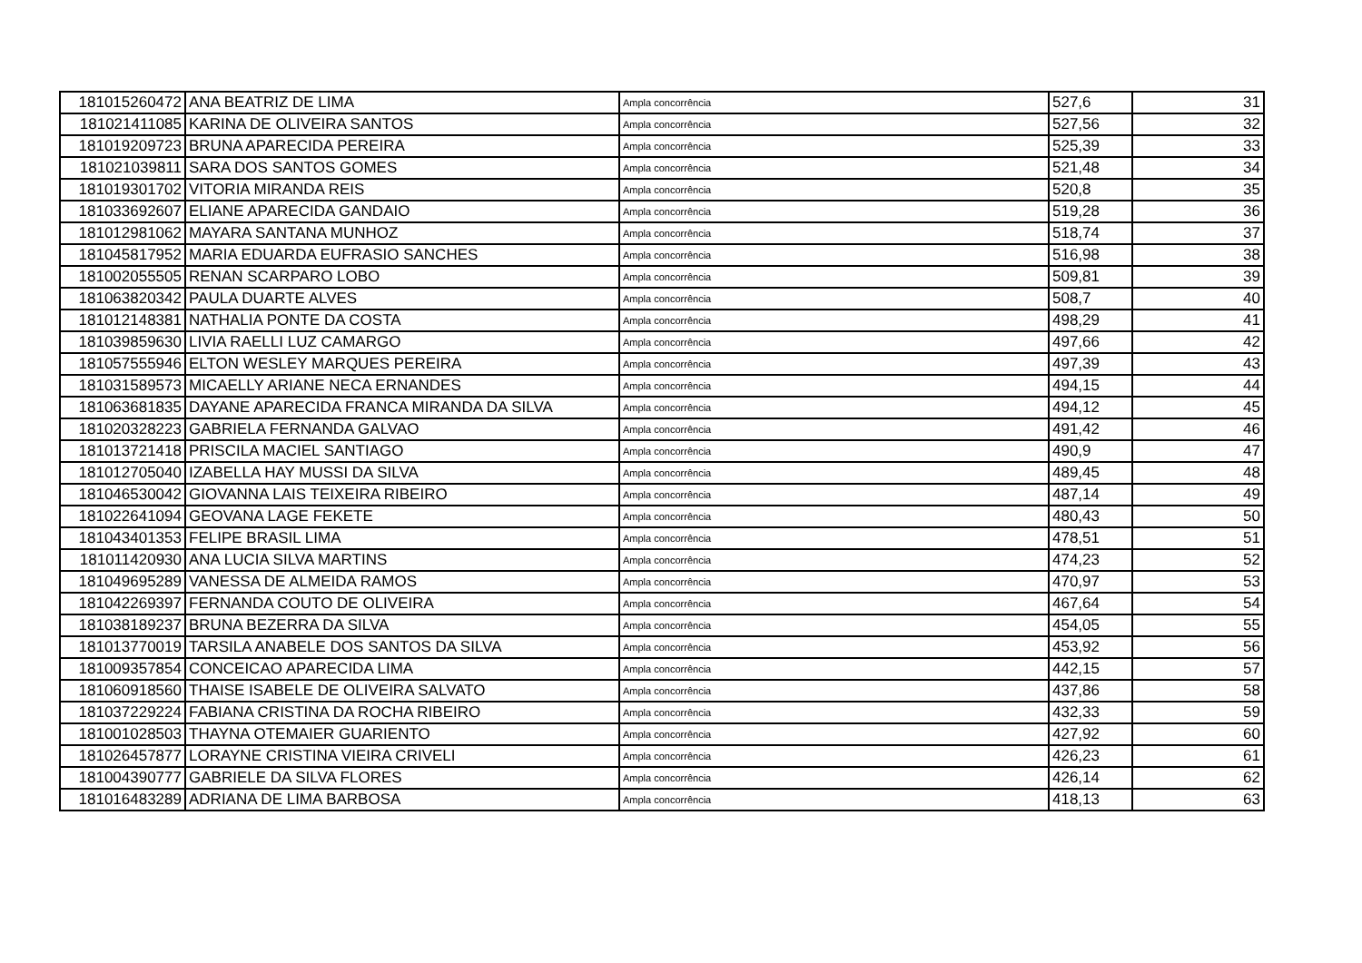| 181015260472 | ANA BEATRIZ DE LIMA | Ampla concorrência | 527,6 | 31 |
| 181021411085 | KARINA DE OLIVEIRA SANTOS | Ampla concorrência | 527,56 | 32 |
| 181019209723 | BRUNA APARECIDA PEREIRA | Ampla concorrência | 525,39 | 33 |
| 181021039811 | SARA DOS SANTOS GOMES | Ampla concorrência | 521,48 | 34 |
| 181019301702 | VITORIA MIRANDA REIS | Ampla concorrência | 520,8 | 35 |
| 181033692607 | ELIANE APARECIDA GANDAIO | Ampla concorrência | 519,28 | 36 |
| 181012981062 | MAYARA SANTANA MUNHOZ | Ampla concorrência | 518,74 | 37 |
| 181045817952 | MARIA EDUARDA EUFRASIO SANCHES | Ampla concorrência | 516,98 | 38 |
| 181002055505 | RENAN SCARPARO LOBO | Ampla concorrência | 509,81 | 39 |
| 181063820342 | PAULA DUARTE ALVES | Ampla concorrência | 508,7 | 40 |
| 181012148381 | NATHALIA PONTE DA COSTA | Ampla concorrência | 498,29 | 41 |
| 181039859630 | LIVIA RAELLI LUZ CAMARGO | Ampla concorrência | 497,66 | 42 |
| 181057555946 | ELTON WESLEY MARQUES PEREIRA | Ampla concorrência | 497,39 | 43 |
| 181031589573 | MICAELLY ARIANE NECA ERNANDES | Ampla concorrência | 494,15 | 44 |
| 181063681835 | DAYANE APARECIDA FRANCA MIRANDA DA SILVA | Ampla concorrência | 494,12 | 45 |
| 181020328223 | GABRIELA FERNANDA GALVAO | Ampla concorrência | 491,42 | 46 |
| 181013721418 | PRISCILA MACIEL SANTIAGO | Ampla concorrência | 490,9 | 47 |
| 181012705040 | IZABELLA HAY MUSSI DA SILVA | Ampla concorrência | 489,45 | 48 |
| 181046530042 | GIOVANNA LAIS TEIXEIRA RIBEIRO | Ampla concorrência | 487,14 | 49 |
| 181022641094 | GEOVANA LAGE FEKETE | Ampla concorrência | 480,43 | 50 |
| 181043401353 | FELIPE BRASIL LIMA | Ampla concorrência | 478,51 | 51 |
| 181011420930 | ANA LUCIA SILVA MARTINS | Ampla concorrência | 474,23 | 52 |
| 181049695289 | VANESSA DE ALMEIDA RAMOS | Ampla concorrência | 470,97 | 53 |
| 181042269397 | FERNANDA COUTO DE OLIVEIRA | Ampla concorrência | 467,64 | 54 |
| 181038189237 | BRUNA BEZERRA DA SILVA | Ampla concorrência | 454,05 | 55 |
| 181013770019 | TARSILA ANABELE DOS SANTOS DA SILVA | Ampla concorrência | 453,92 | 56 |
| 181009357854 | CONCEICAO APARECIDA LIMA | Ampla concorrência | 442,15 | 57 |
| 181060918560 | THAISE ISABELE DE OLIVEIRA SALVATO | Ampla concorrência | 437,86 | 58 |
| 181037229224 | FABIANA CRISTINA DA ROCHA RIBEIRO | Ampla concorrência | 432,33 | 59 |
| 181001028503 | THAYNA OTEMAIER GUARIENTO | Ampla concorrência | 427,92 | 60 |
| 181026457877 | LORAYNE CRISTINA VIEIRA CRIVELI | Ampla concorrência | 426,23 | 61 |
| 181004390777 | GABRIELE DA SILVA FLORES | Ampla concorrência | 426,14 | 62 |
| 181016483289 | ADRIANA DE LIMA BARBOSA | Ampla concorrência | 418,13 | 63 |